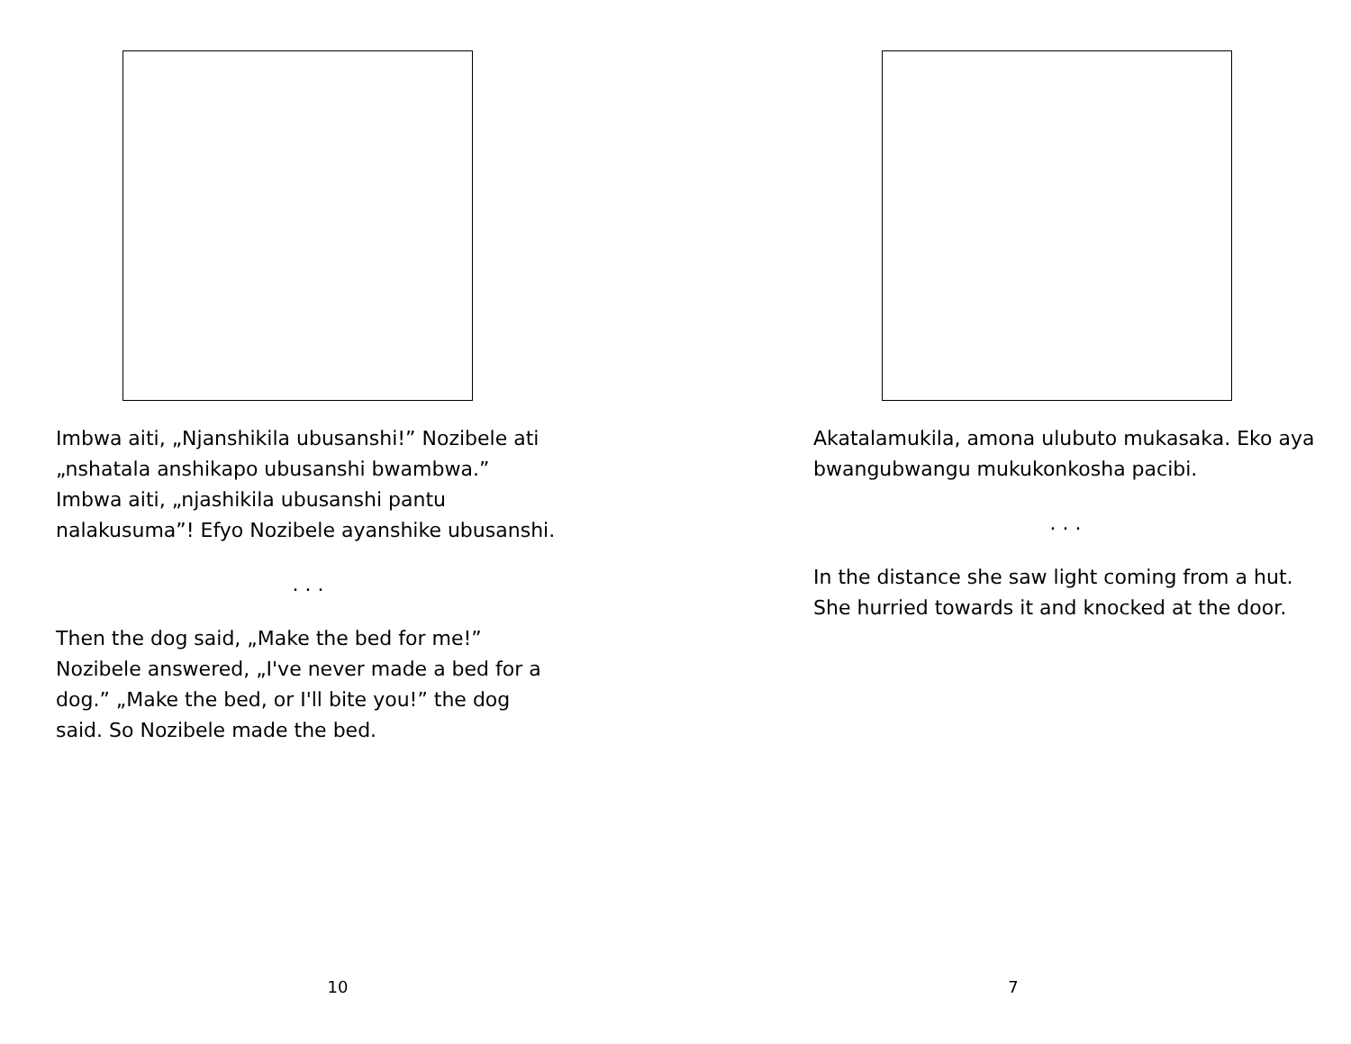Imbwa aiti, „Njanshikila ubusanshi!” Nozibele ati „nshatala anshikapo ubusanshi bwambwa.”
Imbwa aiti, „njashikila ubusanshi pantu nalakusuma”! Efyo Nozibele ayanshike ubusanshi.
. . .
Then the dog said, „Make the bed for me!” Nozibele answered, „I've never made a bed for a dog.” „Make the bed, or I'll bite you!” the dog said. So Nozibele made the bed.
10
Akatalamukila, amona ulubuto mukasaka. Eko aya bwangubwangu mukukonkosha pacibi.
. . .
In the distance she saw light coming from a hut. She hurried towards it and knocked at the door.
7